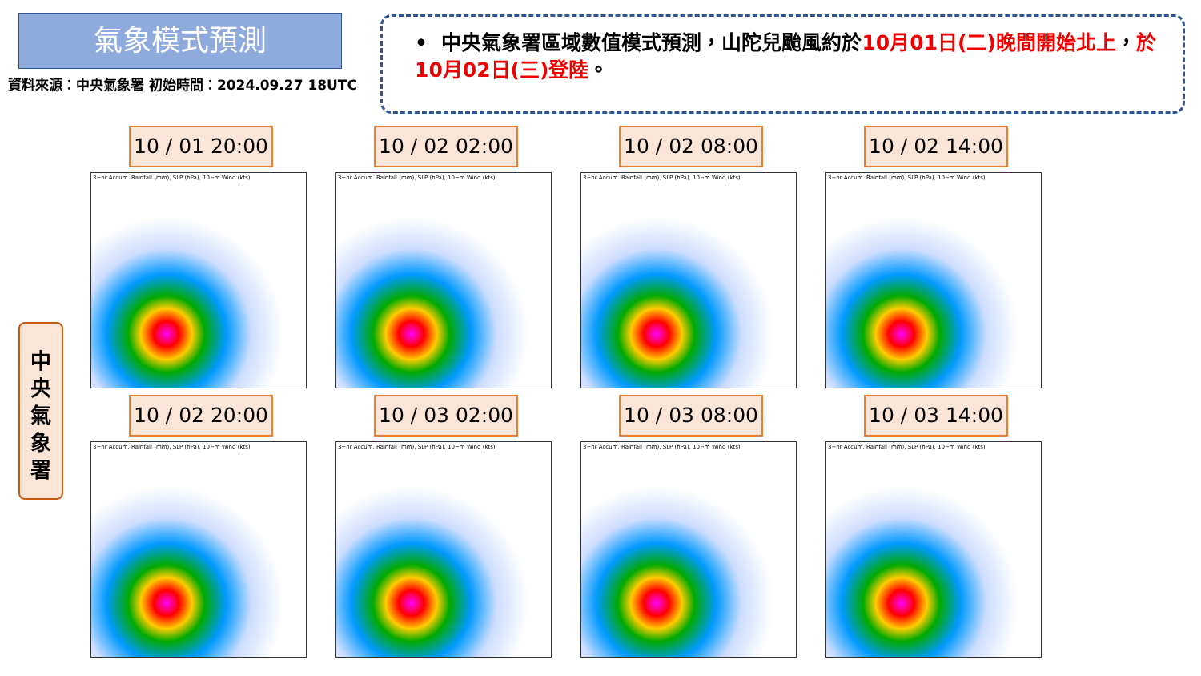氣象模式預測
資料來源：中央氣象署 初始時間：2024.09.27 18UTC
• 中央氣象署區域數值模式預測，山陀兒颱風約於10月01日(二)晚間開始北上，於10月02日(三)登陸。
中
央
氣
象
署
10 / 01 20:00
3−hr Accum. Rainfall (mm), SLP (hPa), 10−m Wind (kts)
10 / 02 02:00
3−hr Accum. Rainfall (mm), SLP (hPa), 10−m Wind (kts)
10 / 02 08:00
3−hr Accum. Rainfall (mm), SLP (hPa), 10−m Wind (kts)
10 / 02 14:00
3−hr Accum. Rainfall (mm), SLP (hPa), 10−m Wind (kts)
10 / 02 20:00
3−hr Accum. Rainfall (mm), SLP (hPa), 10−m Wind (kts)
10 / 03 02:00
3−hr Accum. Rainfall (mm), SLP (hPa), 10−m Wind (kts)
10 / 03 08:00
3−hr Accum. Rainfall (mm), SLP (hPa), 10−m Wind (kts)
10 / 03 14:00
3−hr Accum. Rainfall (mm), SLP (hPa), 10−m Wind (kts)